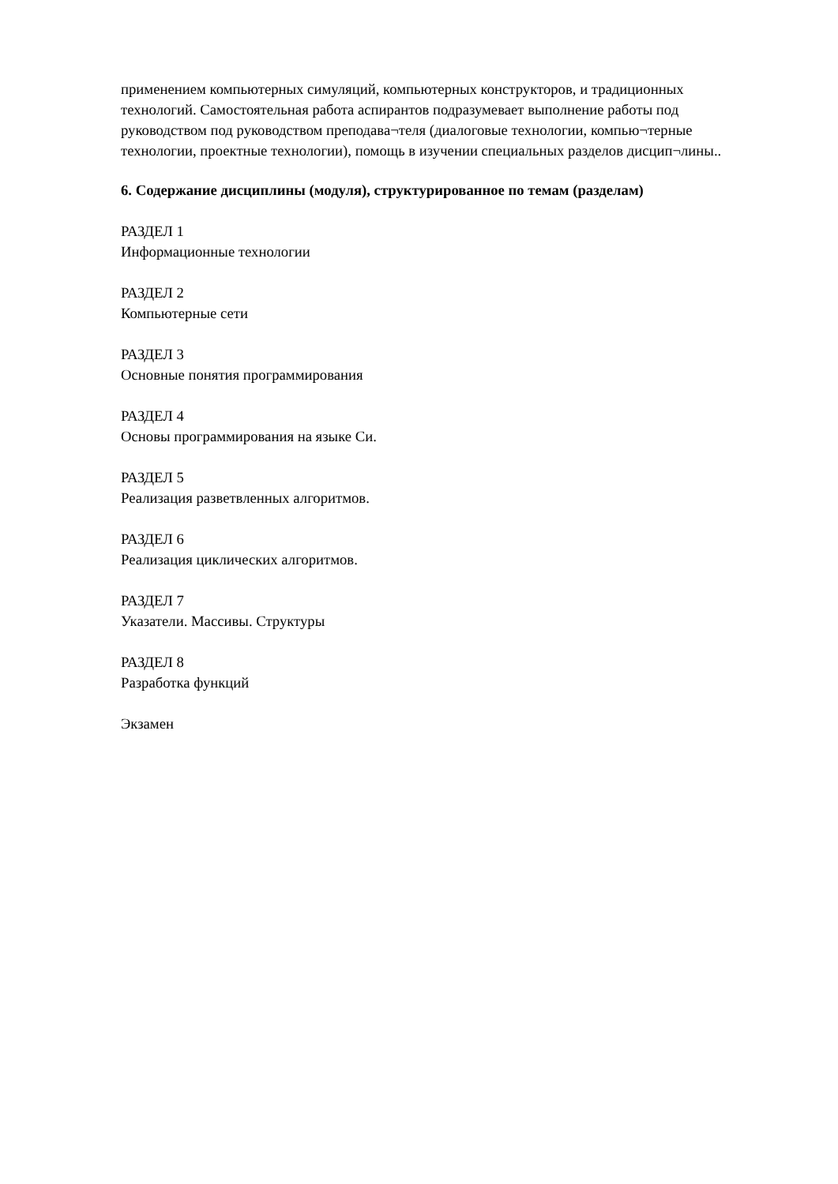применением компьютерных симуляций, компьютерных конструкторов, и традиционных технологий. Самостоятельная работа аспирантов подразумевает выполнение работы под руководством под руководством преподава¬теля (диалоговые технологии, компью¬терные технологии, проектные технологии), помощь в изучении специальных разделов дисцип¬лины..
6. Содержание дисциплины (модуля), структурированное по темам (разделам)
РАЗДЕЛ 1
Информационные технологии
РАЗДЕЛ 2
Компьютерные сети
РАЗДЕЛ 3
Основные понятия программирования
РАЗДЕЛ 4
Основы программирования на языке Си.
РАЗДЕЛ 5
Реализация разветвленных алгоритмов.
РАЗДЕЛ 6
Реализация циклических алгоритмов.
РАЗДЕЛ 7
Указатели. Массивы. Структуры
РАЗДЕЛ 8
Разработка функций
Экзамен